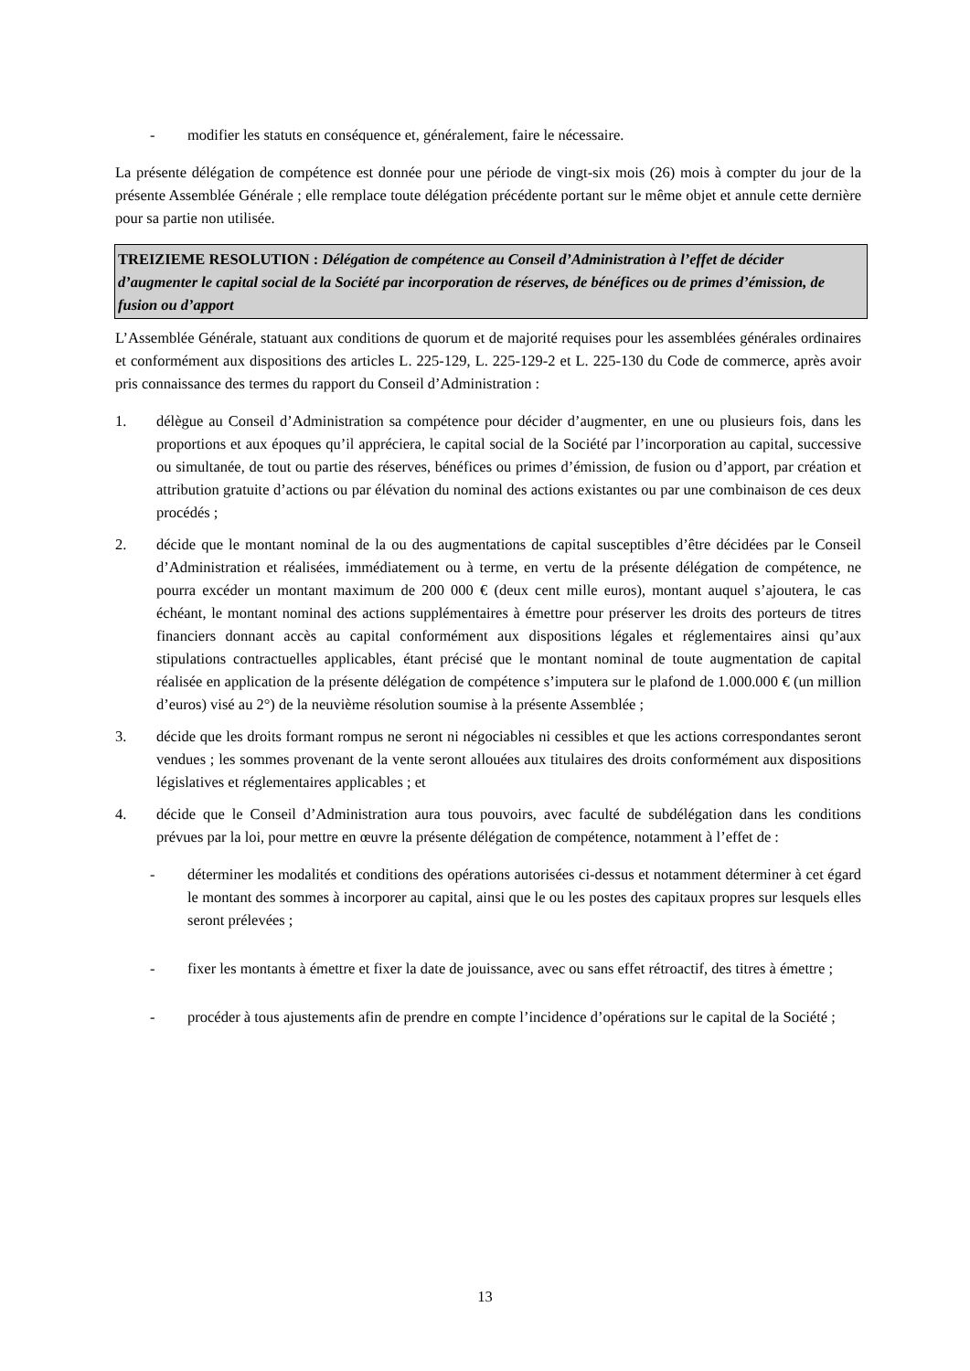- modifier les statuts en conséquence et, généralement, faire le nécessaire.
La présente délégation de compétence est donnée pour une période de vingt-six mois (26) mois à compter du jour de la présente Assemblée Générale ; elle remplace toute délégation précédente portant sur le même objet et annule cette dernière pour sa partie non utilisée.
TREIZIEME RESOLUTION : Délégation de compétence au Conseil d’Administration à l’effet de décider d’augmenter le capital social de la Société par incorporation de réserves, de bénéfices ou de primes d’émission, de fusion ou d’apport
L’Assemblée Générale, statuant aux conditions de quorum et de majorité requises pour les assemblées générales ordinaires et conformément aux dispositions des articles L. 225-129, L. 225-129-2 et L. 225-130 du Code de commerce, après avoir pris connaissance des termes du rapport du Conseil d’Administration :
1. délègue au Conseil d’Administration sa compétence pour décider d’augmenter, en une ou plusieurs fois, dans les proportions et aux époques qu’il appréciera, le capital social de la Société par l’incorporation au capital, successive ou simultanée, de tout ou partie des réserves, bénéfices ou primes d’émission, de fusion ou d’apport, par création et attribution gratuite d’actions ou par élévation du nominal des actions existantes ou par une combinaison de ces deux procédés ;
2. décide que le montant nominal de la ou des augmentations de capital susceptibles d’être décidées par le Conseil d’Administration et réalisées, immédiatement ou à terme, en vertu de la présente délégation de compétence, ne pourra excéder un montant maximum de 200 000 € (deux cent mille euros), montant auquel s’ajoutera, le cas échéant, le montant nominal des actions supplémentaires à émettre pour préserver les droits des porteurs de titres financiers donnant accès au capital conformément aux dispositions légales et réglementaires ainsi qu’aux stipulations contractuelles applicables, étant précisé que le montant nominal de toute augmentation de capital réalisée en application de la présente délégation de compétence s’imputera sur le plafond de 1.000.000 € (un million d’euros) visé au 2°) de la neuvième résolution soumise à la présente Assemblée ;
3. décide que les droits formant rompus ne seront ni négociables ni cessibles et que les actions correspondantes seront vendues ; les sommes provenant de la vente seront allouées aux titulaires des droits conformément aux dispositions législatives et réglementaires applicables ; et
4. décide que le Conseil d’Administration aura tous pouvoirs, avec faculté de subdélégation dans les conditions prévues par la loi, pour mettre en œuvre la présente délégation de compétence, notamment à l’effet de :
- déterminer les modalités et conditions des opérations autorisées ci-dessus et notamment déterminer à cet égard le montant des sommes à incorporer au capital, ainsi que le ou les postes des capitaux propres sur lesquels elles seront prélevées ;
- fixer les montants à émettre et fixer la date de jouissance, avec ou sans effet rétroactif, des titres à émettre ;
- procéder à tous ajustements afin de prendre en compte l’incidence d’opérations sur le capital de la Société ;
13